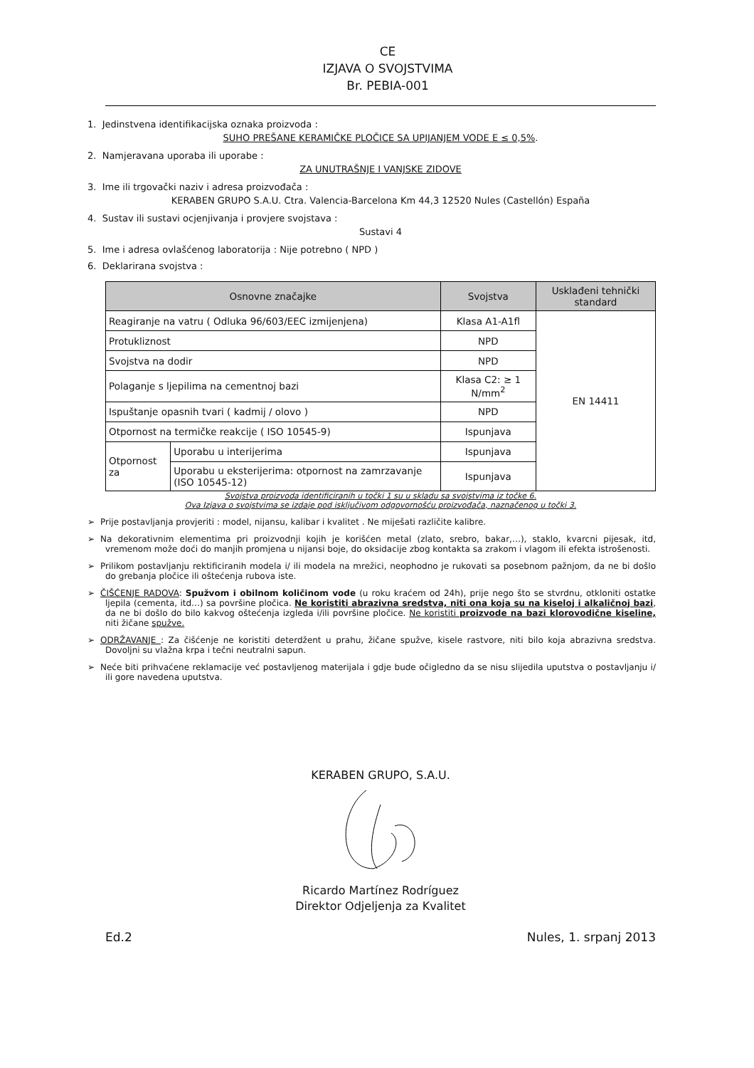CE
IZJAVA O SVOJSTVIMA
Br. PEBIA-001
1. Jedinstvena identifikacijska oznaka proizvoda :
SUHO PREŠANE KERAMIČKE PLOČICE SA UPIJANJEM VODE E ≤ 0,5%.
2. Namjeravana uporaba ili uporabe :
ZA UNUTRAŠNJE I VANJSKE ZIDOVE
3. Ime ili trgovački naziv i adresa proizvođača :
KERABEN GRUPO S.A.U. Ctra. Valencia-Barcelona Km 44,3 12520 Nules (Castellón) España
4. Sustav ili sustavi ocjenjivanja i provjere svojstava :
Sustavi 4
5. Ime i adresa ovlašćenog laboratorija : Nije potrebno ( NPD )
6. Deklarirana svojstva :
| Osnovne značajke | | Svojstva | Usklađeni tehnički standard |
| --- | --- | --- | --- |
| Reagiranje na vatru ( Odluka 96/603/EEC izmijenjena) | | Klasa A1-A1fl | EN 14411 |
| Protukliznost | | NPD | |
| Svojstva na dodir | | NPD | |
| Polaganje s ljepilima na cementnoj bazi | | Klasa C2: ≥ 1 N/mm<sup>2</sup> | |
| Ispuštanje opasnih tvari ( kadmij / olovo ) | | NPD | |
| Otpornost na termičke reakcije ( ISO 10545-9) | | Ispunjava | |
| Otpornost za | Uporabu u interijerima | Ispunjava | |
| | Uporabu u eksterijerima: otpornost na zamrzavanje (ISO 10545-12) | Ispunjava | |
Svojstva proizvoda identificiranih u točki 1 su u skladu sa svojstvima iz točke 6.
Ova Izjava o svojstvima se izdaje pod isključivom odgovornošću proizvođača, naznačenog u točki 3.
➢ Prije postavljanja provjeriti : model, nijansu, kalibar i kvalitet . Ne miješati različite kalibre.
➢ Na dekorativnim elementima pri proizvodnji kojih je korišćen metal (zlato, srebro, bakar,…), staklo, kvarcni pijesak, itd, vremenom može doći do manjih promjena u nijansi boje, do oksidacije zbog kontakta sa zrakom i vlagom ili efekta istrošenosti.
➢ Prilikom postavljanju rektificiranih modela i/ ili modela na mrežici, neophodno je rukovati sa posebnom pažnjom, da ne bi došlo do grebanja pločice ili oštećenja rubova iste.
➢ ČIŠĆENJE RADOVA: Spužvom i obilnom količinom vode (u roku kraćem od 24h), prije nego što se stvrdnu, otkloniti ostatke ljepila (cementa, itd…) sa površine pločica. Ne koristiti abrazivna sredstva, niti ona koja su na kiseloj i alkaličnoj bazi, da ne bi došlo do bilo kakvog oštećenja izgleda i/ili površine pločice. Ne koristiti proizvode na bazi klorovodične kiseline, niti žičane spužve.
➢ ODRŽAVANJE : Za čišćenje ne koristiti deterdžent u prahu, žičane spužve, kisele rastvore, niti bilo koja abrazivna sredstva. Dovoljni su vlažna krpa i tečni neutralni sapun.
➢ Neće biti prihvaćene reklamacije već postavljenog materijala i gdje bude očigledno da se nisu slijedila uputstva o postavljanju i/ ili gore navedena uputstva.
KERABEN GRUPO, S.A.U.
Ricardo Martínez Rodríguez
Direktor Odjeljenja za Kvalitet
Ed.2 Nules, 1. srpanj 2013